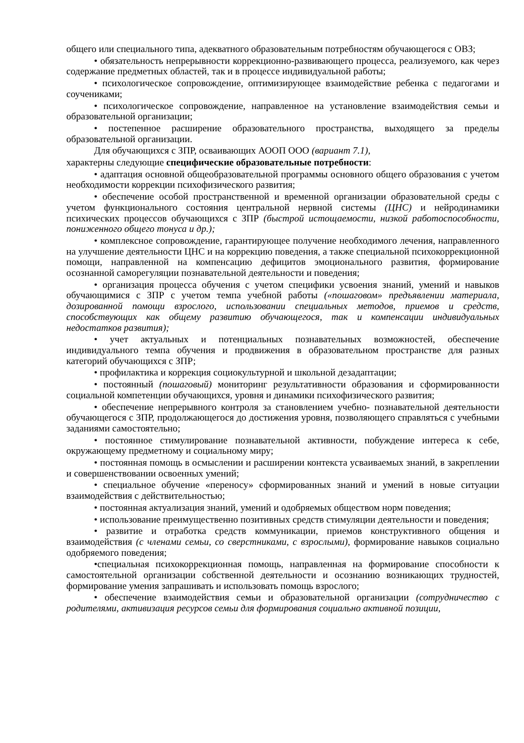общего или специального типа, адекватного образовательным потребностям обучающегося с ОВЗ;
• обязательность непрерывности коррекционно-развивающего процесса, реализуемого, как через содержание предметных областей, так и в процессе индивидуальной работы;
• психологическое сопровождение, оптимизирующее взаимодействие ребенка с педагогами и соучениками;
• психологическое сопровождение, направленное на установление взаимодействия семьи и образовательной организации;
• постепенное расширение образовательного пространства, выходящего за пределы образовательной организации.
Для обучающихся с ЗПР, осваивающих АООП ООО (вариант 7.1),
характерны следующие специфические образовательные потребности:
• адаптация основной общеобразовательной программы основного общего образования с учетом необходимости коррекции психофизического развития;
• обеспечение особой пространственной и временной организации образовательной среды с учетом функционального состояния центральной нервной системы (ЦНС) и нейродинамики психических процессов обучающихся с ЗПР (быстрой истощаемости, низкой работоспособности, пониженного общего тонуса и др.);
• комплексное сопровождение, гарантирующее получение необходимого лечения, направленного на улучшение деятельности ЦНС и на коррекцию поведения, а также специальной психокоррекционной помощи, направленной на компенсацию дефицитов эмоционального развития, формирование осознанной саморегуляции познавательной деятельности и поведения;
• организация процесса обучения с учетом специфики усвоения знаний, умений и навыков обучающимися с ЗПР с учетом темпа учебной работы («пошаговом» предъявлении материала, дозированной помощи взрослого, использовании специальных методов, приемов и средств, способствующих как общему развитию обучающегося, так и компенсации индивидуальных недостатков развития);
• учет актуальных и потенциальных познавательных возможностей, обеспечение индивидуального темпа обучения и продвижения в образовательном пространстве для разных категорий обучающихся с ЗПР;
• профилактика и коррекция социокультурной и школьной дезадаптации;
• постоянный (пошаговый) мониторинг результативности образования и сформированности социальной компетенции обучающихся, уровня и динамики психофизического развития;
• обеспечение непрерывного контроля за становлением учебно- познавательной деятельности обучающегося с ЗПР, продолжающегося до достижения уровня, позволяющего справляться с учебными заданиями самостоятельно;
• постоянное стимулирование познавательной активности, побуждение интереса к себе, окружающему предметному и социальному миру;
• постоянная помощь в осмыслении и расширении контекста усваиваемых знаний, в закреплении и совершенствовании освоенных умений;
• специальное обучение «переносу» сформированных знаний и умений в новые ситуации взаимодействия с действительностью;
• постоянная актуализация знаний, умений и одобряемых обществом норм поведения;
• использование преимущественно позитивных средств стимуляции деятельности и поведения;
• развитие и отработка средств коммуникации, приемов конструктивного общения и взаимодействия (с членами семьи, со сверстниками, с взрослыми), формирование навыков социально одобряемого поведения;
•специальная психокоррекционная помощь, направленная на формирование способности к самостоятельной организации собственной деятельности и осознанию возникающих трудностей, формирование умения запрашивать и использовать помощь взрослого;
• обеспечение взаимодействия семьи и образовательной организации (сотрудничество с родителями, активизация ресурсов семьи для формирования социально активной позиции,